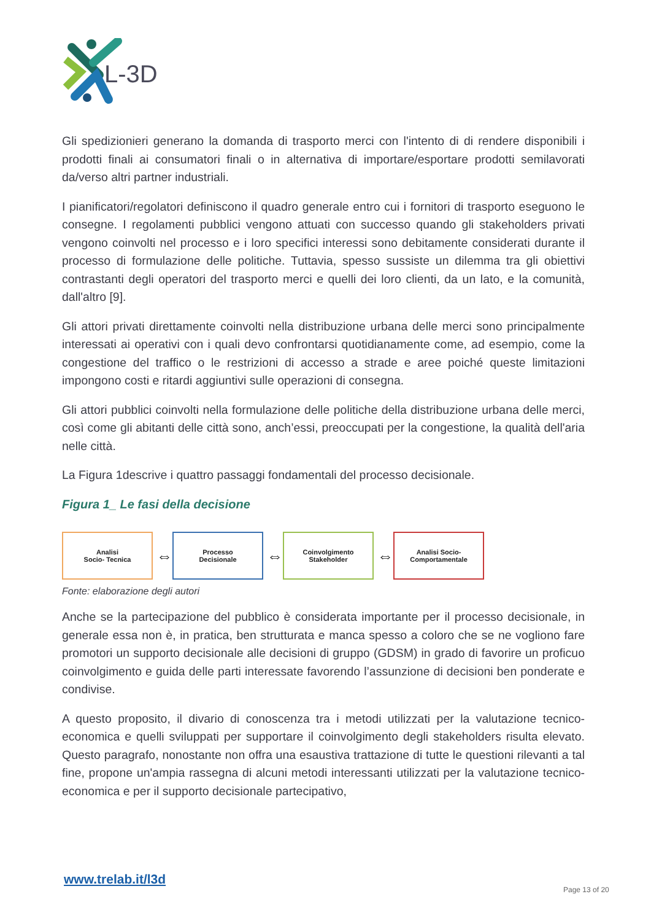L-3D
Gli spedizionieri generano la domanda di trasporto merci con l'intento di di rendere disponibili i prodotti finali ai consumatori finali o in alternativa di importare/esportare prodotti semilavorati da/verso altri partner industriali.
I pianificatori/regolatori definiscono il quadro generale entro cui i fornitori di trasporto eseguono le consegne. I regolamenti pubblici vengono attuati con successo quando gli stakeholders privati vengono coinvolti nel processo e i loro specifici interessi sono debitamente considerati durante il processo di formulazione delle politiche. Tuttavia, spesso sussiste un dilemma tra gli obiettivi contrastanti degli operatori del trasporto merci e quelli dei loro clienti, da un lato, e la comunità, dall'altro [9].
Gli attori privati direttamente coinvolti nella distribuzione urbana delle merci sono principalmente interessati ai operativi con i quali devo confrontarsi quotidianamente come, ad esempio, come la congestione del traffico o le restrizioni di accesso a strade e aree poiché queste limitazioni impongono costi e ritardi aggiuntivi sulle operazioni di consegna.
Gli attori pubblici coinvolti nella formulazione delle politiche della distribuzione urbana delle merci, così come gli abitanti delle città sono, anch’essi, preoccupati per la congestione, la qualità dell'aria nelle città.
La Figura 1descrive i quattro passaggi fondamentali del processo decisionale.
Figura 1_ Le fasi della decisione
Analisi
Socio- Tecnica
⇔
Processo
Decisionale
⇔
Coinvolgimento
Stakeholder
⇔
Analisi Socio-
Comportamentale
Fonte: elaborazione degli autori
Anche se la partecipazione del pubblico è considerata importante per il processo decisionale, in generale essa non è, in pratica, ben strutturata e manca spesso a coloro che se ne vogliono fare promotori un supporto decisionale alle decisioni di gruppo (GDSM) in grado di favorire un proficuo coinvolgimento e guida delle parti interessate favorendo l’assunzione di decisioni ben ponderate e condivise.
A questo proposito, il divario di conoscenza tra i metodi utilizzati per la valutazione tecnico-economica e quelli sviluppati per supportare il coinvolgimento degli stakeholders risulta elevato. Questo paragrafo, nonostante non offra una esaustiva trattazione di tutte le questioni rilevanti a tal fine, propone un'ampia rassegna di alcuni metodi interessanti utilizzati per la valutazione tecnico-economica e per il supporto decisionale partecipativo,
www.trelab.it/l3d
Page 13 of 20